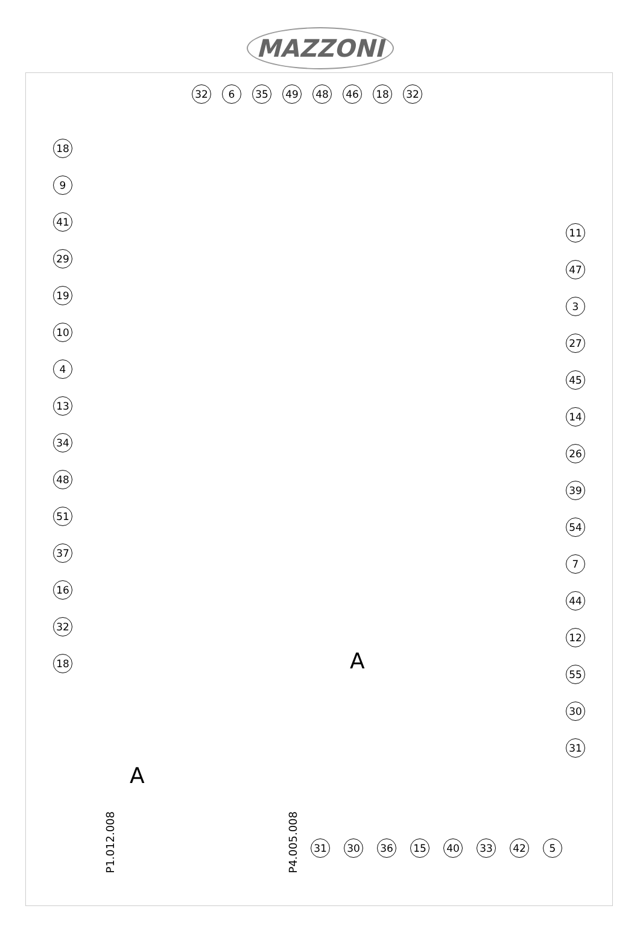MAZZONI
32 6 35 49 48 46 18 32
18
9
41
29
19
10
4
13
34
48
51
37
16
32
18
11
47
3
27
45
14
26
39
54
7
44
12
55
30
31
31 30 36 15 40 33 42 5
A
A
P1.012.008
P4.005.008